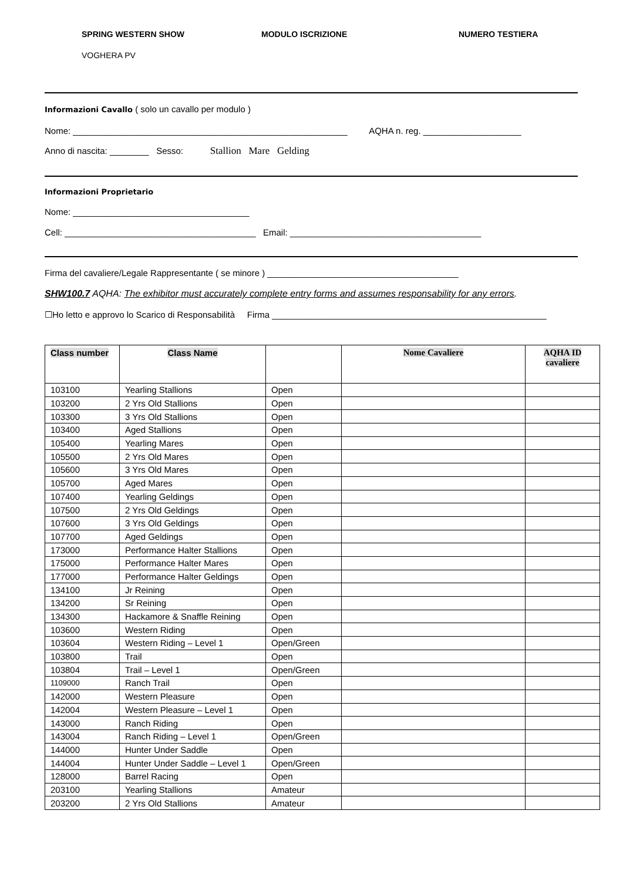SPRING WESTERN SHOW MODULO ISCRIZIONE NUMERO TESTIERA
VOGHERA PV
Informazioni Cavallo ( solo un cavallo per modulo )
Nome: ________________________________________________________ AQHA n. reg. ____________________
Anno di nascita: ________ Sesso: Stallion Mare Gelding
Informazioni Proprietario
Nome: ____________________________________
Cell: _______________________________________ Email: _______________________________________
Firma del cavaliere/Legale Rappresentante ( se minore ) _______________________________________
SHW100.7 AQHA: The exhibitor must accurately complete entry forms and assumes responsability for any errors.
☐Ho letto e approvo lo Scarico di Responsabilità Firma ________________________________________________________
| Class number | Class Name | | Nome Cavaliere | AQHA ID cavaliere |
| --- | --- | --- | --- | --- |
| 103100 | Yearling Stallions | Open | | |
| 103200 | 2 Yrs Old Stallions | Open | | |
| 103300 | 3 Yrs Old Stallions | Open | | |
| 103400 | Aged Stallions | Open | | |
| 105400 | Yearling Mares | Open | | |
| 105500 | 2 Yrs Old Mares | Open | | |
| 105600 | 3 Yrs Old Mares | Open | | |
| 105700 | Aged Mares | Open | | |
| 107400 | Yearling Geldings | Open | | |
| 107500 | 2 Yrs Old Geldings | Open | | |
| 107600 | 3 Yrs Old Geldings | Open | | |
| 107700 | Aged Geldings | Open | | |
| 173000 | Performance Halter Stallions | Open | | |
| 175000 | Performance Halter Mares | Open | | |
| 177000 | Performance Halter Geldings | Open | | |
| 134100 | Jr Reining | Open | | |
| 134200 | Sr Reining | Open | | |
| 134300 | Hackamore & Snaffle Reining | Open | | |
| 103600 | Western Riding | Open | | |
| 103604 | Western Riding – Level 1 | Open/Green | | |
| 103800 | Trail | Open | | |
| 103804 | Trail – Level 1 | Open/Green | | |
| 1109000 | Ranch Trail | Open | | |
| 142000 | Western Pleasure | Open | | |
| 142004 | Western Pleasure – Level 1 | Open | | |
| 143000 | Ranch Riding | Open | | |
| 143004 | Ranch Riding – Level 1 | Open/Green | | |
| 144000 | Hunter Under Saddle | Open | | |
| 144004 | Hunter Under Saddle – Level 1 | Open/Green | | |
| 128000 | Barrel Racing | Open | | |
| 203100 | Yearling Stallions | Amateur | | |
| 203200 | 2 Yrs Old Stallions | Amateur | | |